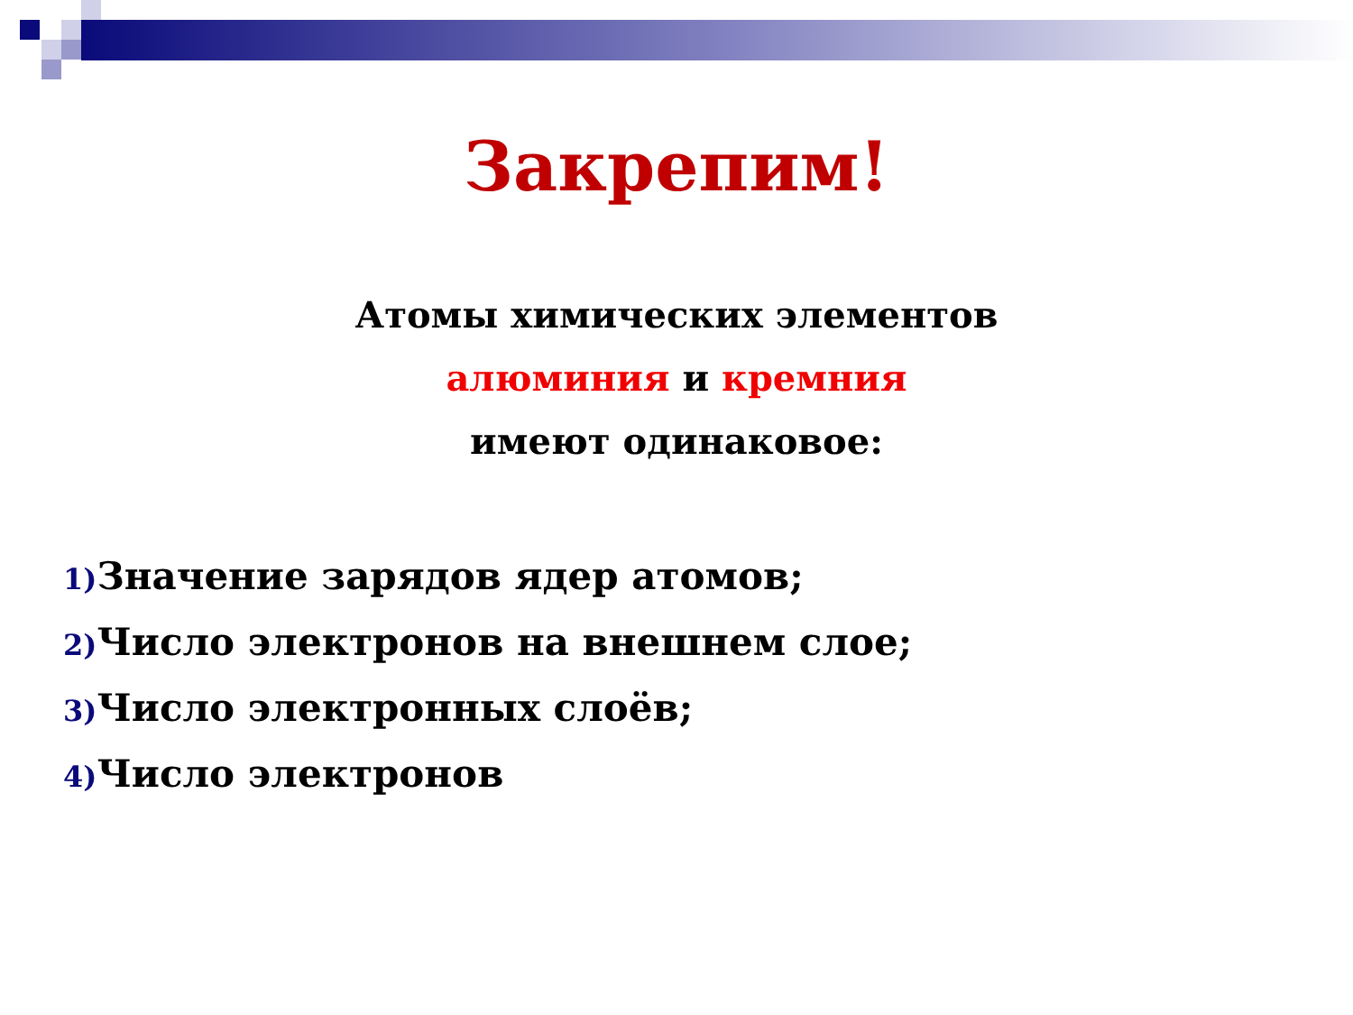Закрепим!
Атомы химических элементов
алюминия и кремния
имеют одинаковое:
1) Значение зарядов ядер атомов;
2) Число электронов на внешнем слое;
3) Число электронных слоёв;
4) Число электронов